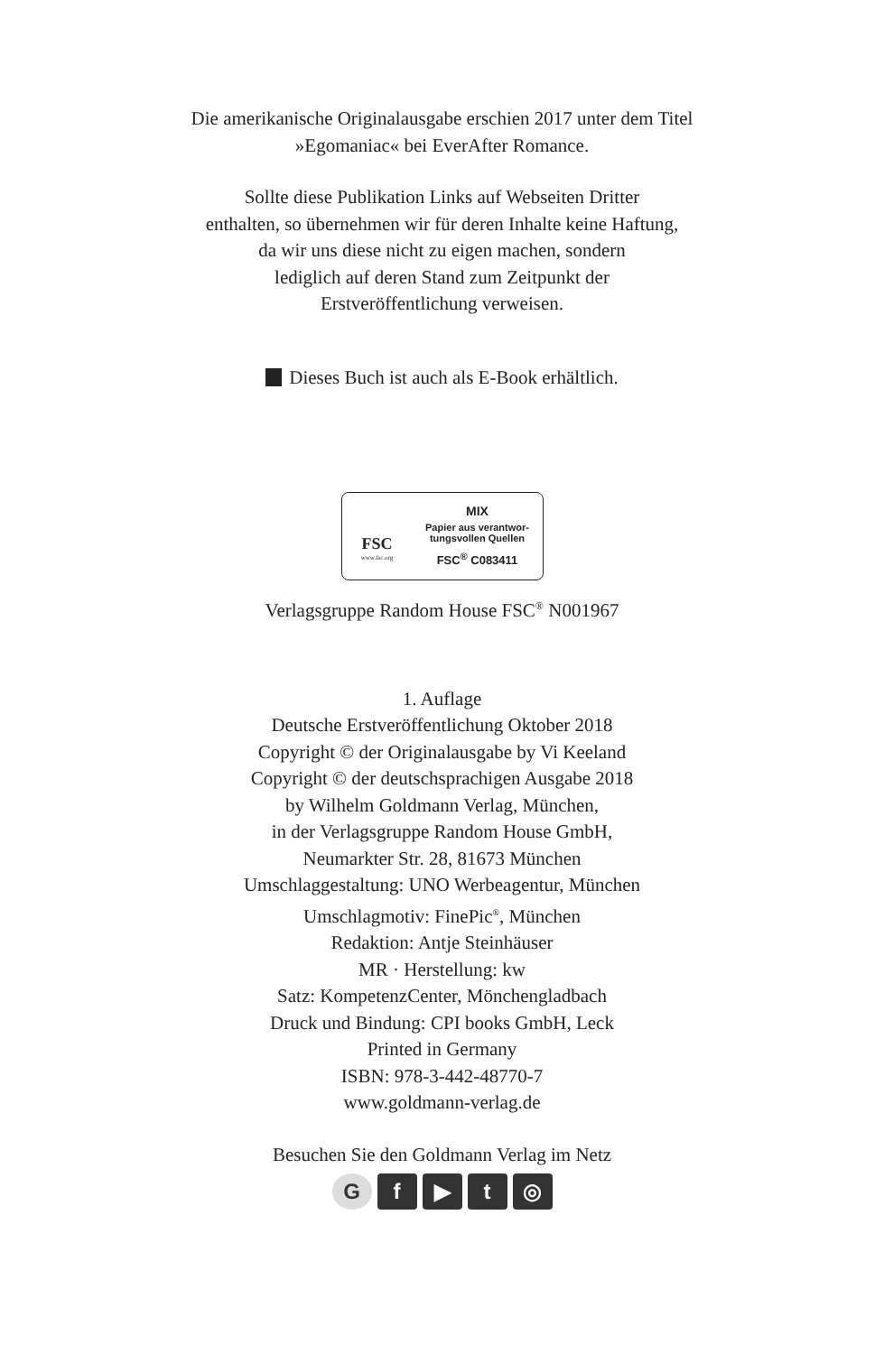Die amerikanische Originalausgabe erschien 2017 unter dem Titel
»Egomaniac« bei EverAfter Romance.
Sollte diese Publikation Links auf Webseiten Dritter
enthalten, so übernehmen wir für deren Inhalte keine Haftung,
da wir uns diese nicht zu eigen machen, sondern
lediglich auf deren Stand zum Zeitpunkt der
Erstveröffentlichung verweisen.
Dieses Buch ist auch als E-Book erhältlich.
FSC
www.fsc.org
MIX
Papier aus verantwor-
tungsvollen Quellen
FSC<sup>®</sup> C083411
Verlagsgruppe Random House FSC<sup>®</sup> N001967
1. Auflage
Deutsche Erstveröffentlichung Oktober 2018
Copyright © der Originalausgabe by Vi Keeland
Copyright © der deutschsprachigen Ausgabe 2018
by Wilhelm Goldmann Verlag, München,
in der Verlagsgruppe Random House GmbH,
Neumarkter Str. 28, 81673 München
Umschlaggestaltung: UNO Werbeagentur, München
Umschlagmotiv: FinePic<sup>®</sup>, München
Redaktion: Antje Steinhäuser
MR · Herstellung: kw
Satz: KompetenzCenter, Mönchengladbach
Druck und Bindung: CPI books GmbH, Leck
Printed in Germany
ISBN: 978-3-442-48770-7
www.goldmann-verlag.de
Besuchen Sie den Goldmann Verlag im Netz
Gf ▶ t ◎